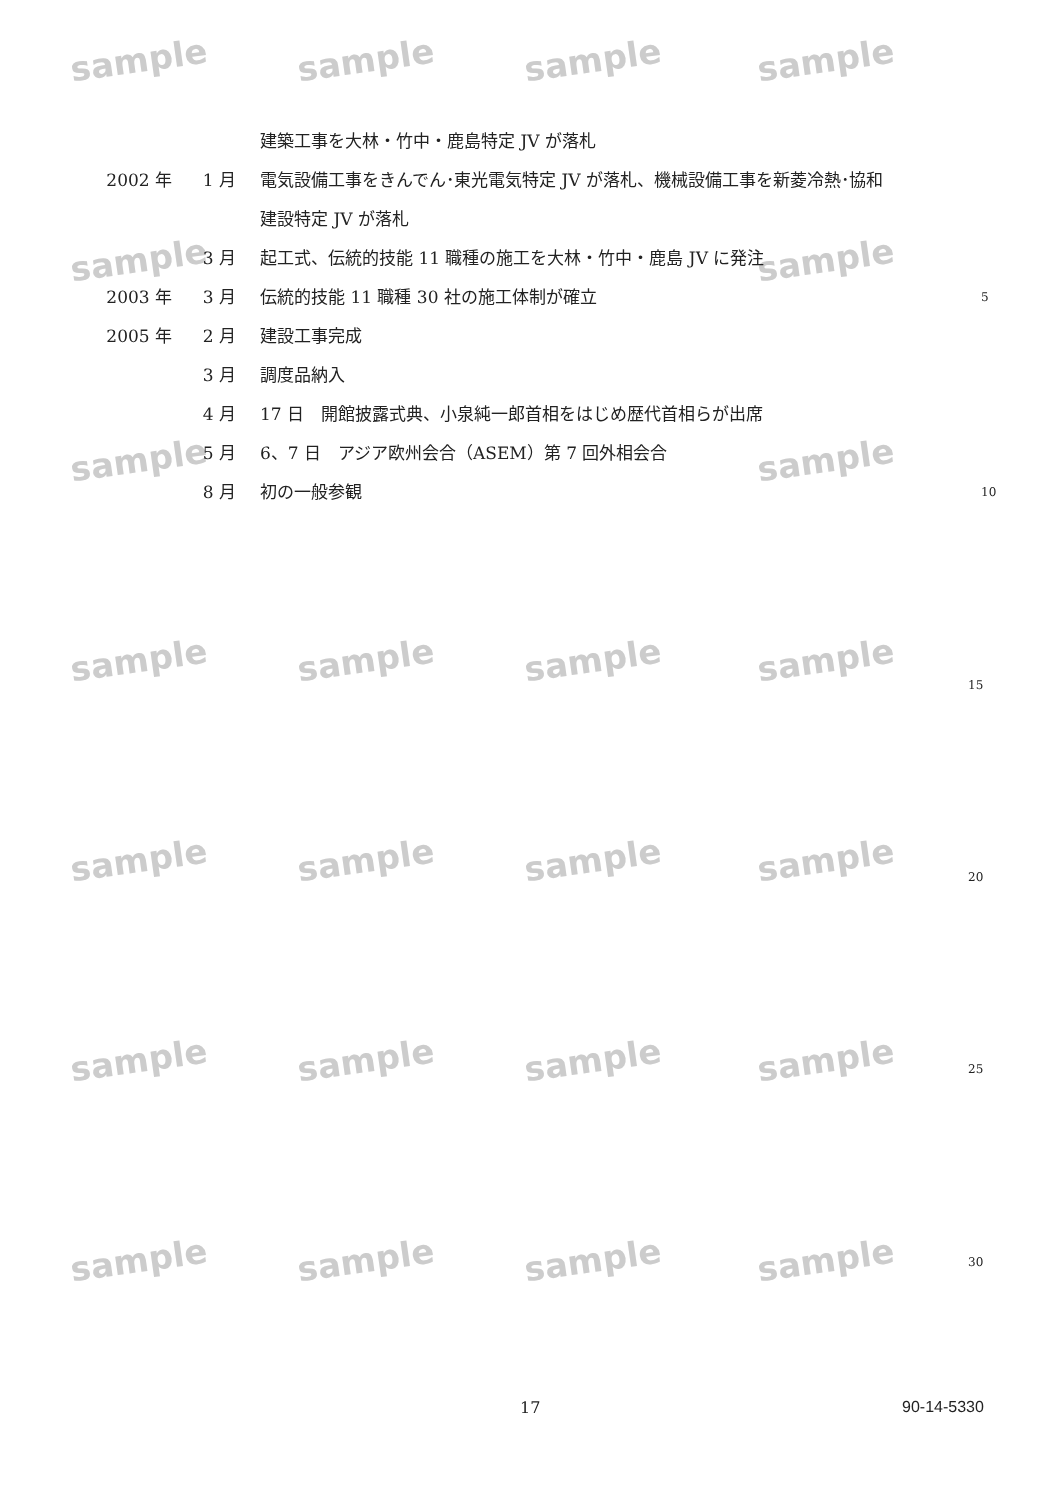sample sample sample sample
sample sample
sample sample
sample sample sample sample
sample sample sample sample
sample sample sample sample
sample sample sample sample
建築工事を大林・竹中・鹿島特定 JV が落札
2002 年 1 月 電気設備工事をきんでん･東光電気特定 JV が落札、機械設備工事を新菱冷熱･協和
建設特定 JV が落札
3 月 起工式、伝統的技能 11 職種の施工を大林・竹中・鹿島 JV に発注
2003 年 3 月 伝統的技能 11 職種 30 社の施工体制が確立 5
2005 年 2 月 建設工事完成
3 月 調度品納入
4 月 17 日　開館披露式典、小泉純一郎首相をはじめ歴代首相らが出席
5 月 6、7 日　アジア欧州会合（ASEM）第 7 回外相会合
8 月 初の一般参観 10
15
20
25
30
17 90-14-5330